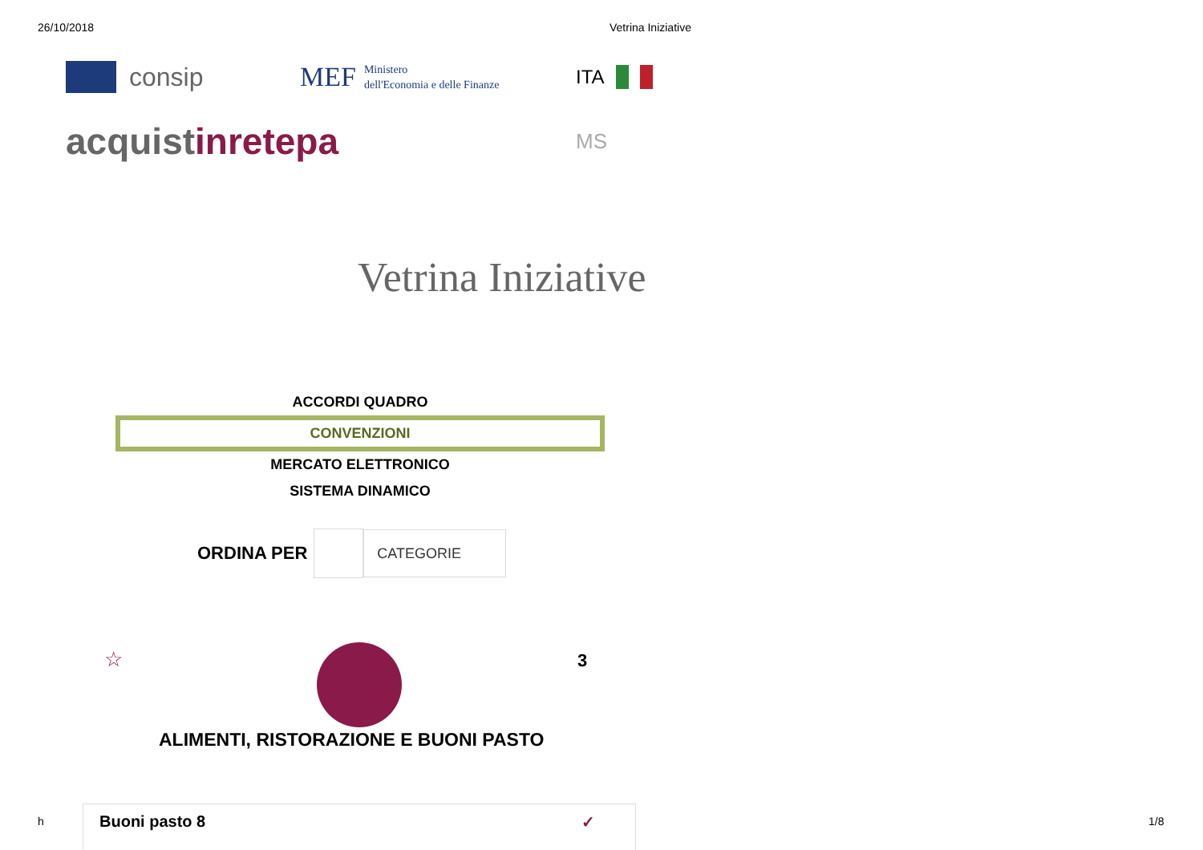26/10/2018 Vetrina Iniziative
consip
MEF Ministero
dell'Economia e delle Finanze
ITA
acquistinrete pa
MS
Vetrina Iniziative
ACCORDI QUADRO
CONVENZIONI
MERCATO ELETTRONICO
SISTEMA DINAMICO
ORDINA PER
CATEGORIE
☆ 3
ALIMENTI, RISTORAZIONE E BUONI PASTO
h Buoni pasto 8 ✓ 1/8